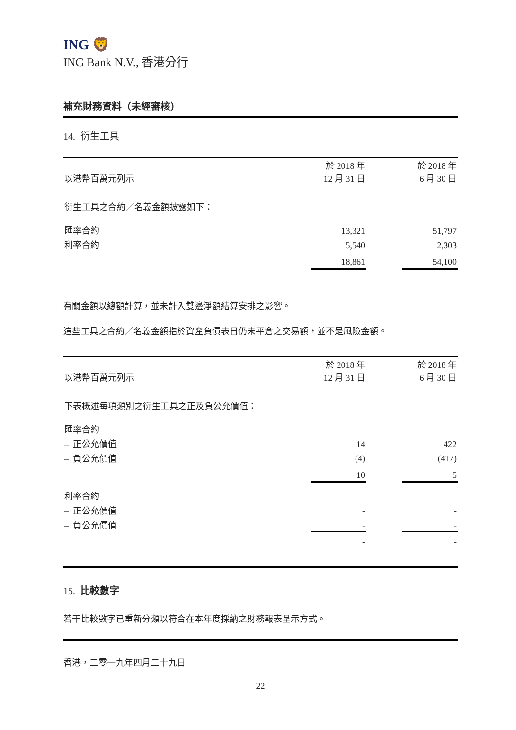ING 🦁
ING Bank N.V., 香港分行
補充財務資料（未經審核）
14. 衍生工具
| 以港幣百萬元列示 | 於 2018 年 12 月 31 日 | | 於 2018 年 6 月 30 日 |
| --- | --- | --- | --- |
| 衍生工具之合約／名義金額披露如下： | | | |
| 匯率合約 | 13,321 | | 51,797 |
| 利率合約 | 5,540 | | 2,303 |
| | 18,861 | | 54,100 |
有關金額以總額計算，並未計入雙邊淨額結算安排之影響。
這些工具之合約／名義金額指於資產負債表日仍未平倉之交易額，並不是風險金額。
| 以港幣百萬元列示 | 於 2018 年 12 月 31 日 | | 於 2018 年 6 月 30 日 |
| --- | --- | --- | --- |
| 下表概述每項類別之衍生工具之正及負公允價值： | | | |
| 匯率合約 | | | |
| – 正公允價值 | 14 | | 422 |
| – 負公允價值 | (4) | | (417) |
| | 10 | | 5 |
| 利率合約 | | | |
| – 正公允價值 | - | | - |
| – 負公允價值 | - | | - |
| | - | | - |
15. 比較數字
若干比較數字已重新分類以符合在本年度採納之財務報表呈示方式。
香港，二零一九年四月二十九日
22